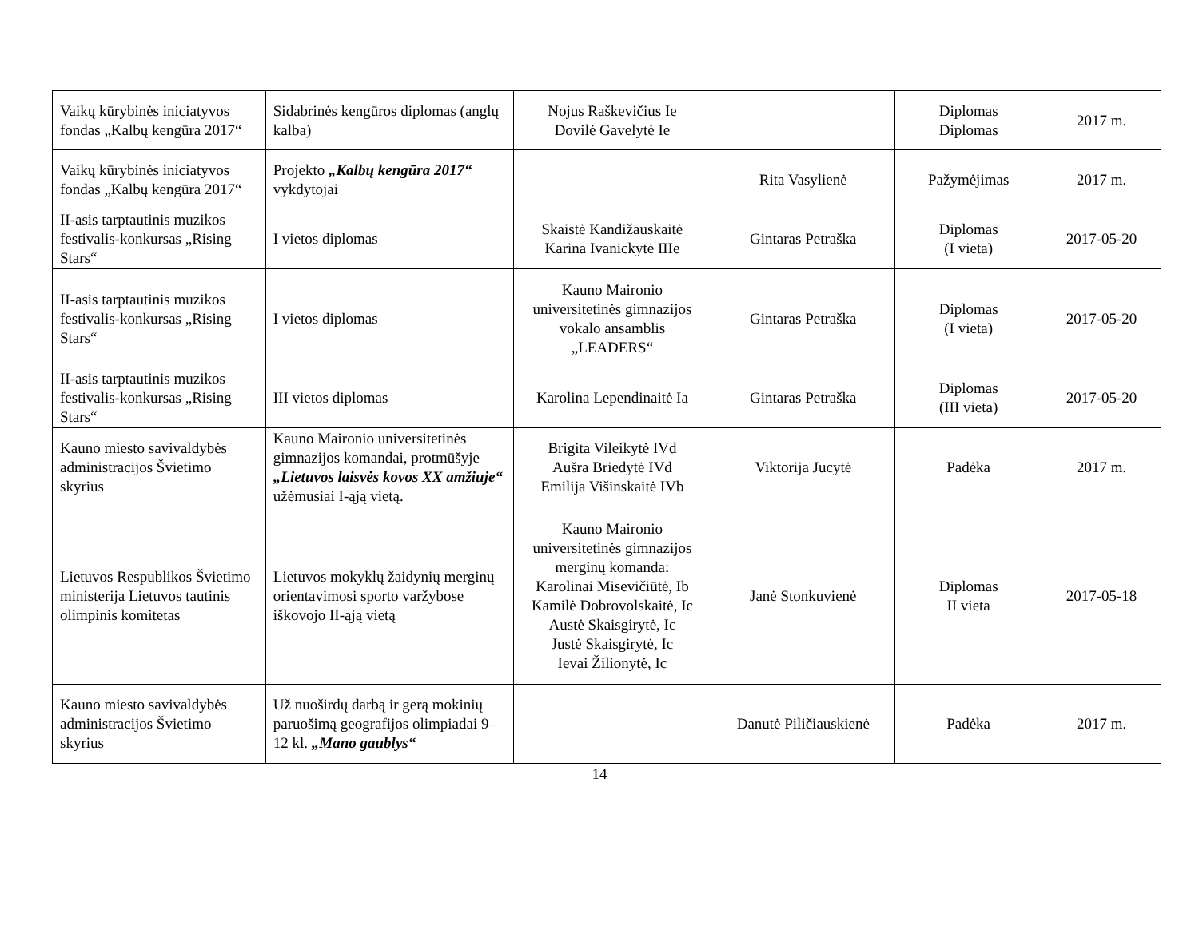| Vaikų kūrybinės iniciatyvos fondas „Kalbų kengūra 2017“ | Sidabrinės kengūros diplomas (anglų kalba) | Nojus Raškevičius Ie Dovilė Gavelytė Ie | | Diplomas Diplomas | 2017 m. |
| Vaikų kūrybinės iniciatyvos fondas „Kalbų kengūra 2017“ | Projekto „Kalbų kengūra 2017“ vykdytojai | | Rita Vasylienė | Pažymėjimas | 2017 m. |
| II-asis tarptautinis muzikos festivalis-konkursas „Rising Stars“ | I vietos diplomas | Skaistė Kandižauskaitė Karina Ivanickytė IIIe | Gintaras Petraška | Diplomas (I vieta) | 2017-05-20 |
| II-asis tarptautinis muzikos festivalis-konkursas „Rising Stars“ | I vietos diplomas | Kauno Maironio universitetinės gimnazijos vokalo ansamblis „LEADERS“ | Gintaras Petraška | Diplomas (I vieta) | 2017-05-20 |
| II-asis tarptautinis muzikos festivalis-konkursas „Rising Stars“ | III vietos diplomas | Karolina Lependinaitė Ia | Gintaras Petraška | Diplomas (III vieta) | 2017-05-20 |
| Kauno miesto savivaldybės administracijos Švietimo skyrius | Kauno Maironio universitetinės gimnazijos komandai, protmūšyje „Lietuvos laisvės kovos XX amžiuje“ užėmusiai I-ąją vietą. | Brigita Vileikytė IVd Aušra Briedytė IVd Emilija Višinskaitė IVb | Viktorija Jucytė | Padėka | 2017 m. |
| Lietuvos Respublikos Švietimo ministerija Lietuvos tautinis olimpinis komitetas | Lietuvos mokyklų žaidynių merginų orientavimosi sporto varžybose iškovojo II-ąją vietą | Kauno Maironio universitetinės gimnazijos merginų komanda: Karolinai Misevičiūtė, Ib Kamilė Dobrovolskaitė, Ic Austė Skaisgirytė, Ic Justė Skaisgirytė, Ic Ievai Žilionytė, Ic | Janė Stonkuvienė | Diplomas II vieta | 2017-05-18 |
| Kauno miesto savivaldybės administracijos Švietimo skyrius | Už nuoširdų darbą ir gerą mokinių paruošimą geografijos olimpiadai 9–12 kl. „Mano gaublys“ | | Danutė Piličiauskienė | Padėka | 2017 m. |
14